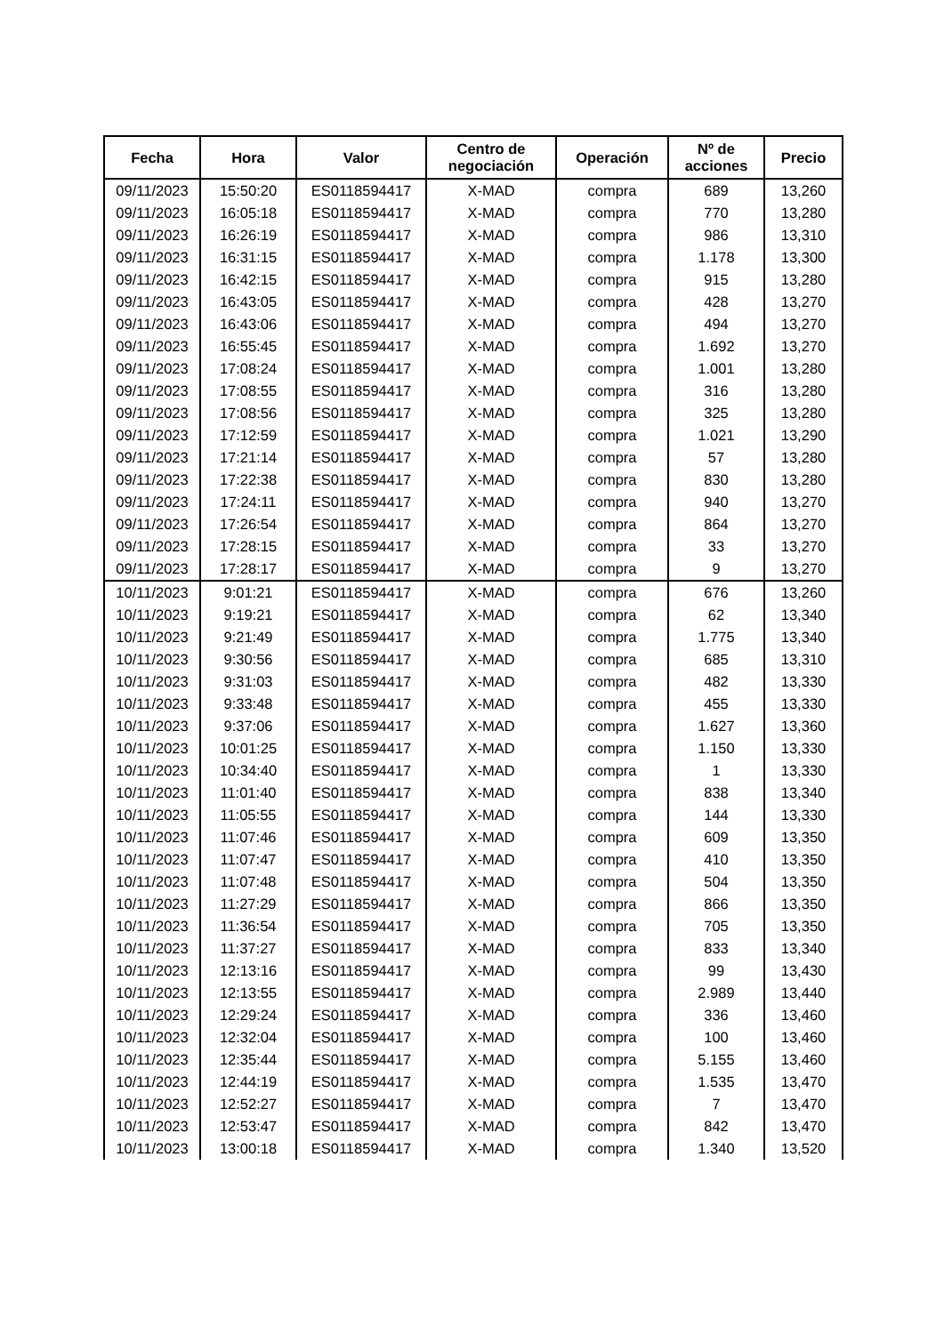| Fecha | Hora | Valor | Centro de negociación | Operación | Nº de acciones | Precio |
| --- | --- | --- | --- | --- | --- | --- |
| 09/11/2023 | 15:50:20 | ES0118594417 | X-MAD | compra | 689 | 13,260 |
| 09/11/2023 | 16:05:18 | ES0118594417 | X-MAD | compra | 770 | 13,280 |
| 09/11/2023 | 16:26:19 | ES0118594417 | X-MAD | compra | 986 | 13,310 |
| 09/11/2023 | 16:31:15 | ES0118594417 | X-MAD | compra | 1.178 | 13,300 |
| 09/11/2023 | 16:42:15 | ES0118594417 | X-MAD | compra | 915 | 13,280 |
| 09/11/2023 | 16:43:05 | ES0118594417 | X-MAD | compra | 428 | 13,270 |
| 09/11/2023 | 16:43:06 | ES0118594417 | X-MAD | compra | 494 | 13,270 |
| 09/11/2023 | 16:55:45 | ES0118594417 | X-MAD | compra | 1.692 | 13,270 |
| 09/11/2023 | 17:08:24 | ES0118594417 | X-MAD | compra | 1.001 | 13,280 |
| 09/11/2023 | 17:08:55 | ES0118594417 | X-MAD | compra | 316 | 13,280 |
| 09/11/2023 | 17:08:56 | ES0118594417 | X-MAD | compra | 325 | 13,280 |
| 09/11/2023 | 17:12:59 | ES0118594417 | X-MAD | compra | 1.021 | 13,290 |
| 09/11/2023 | 17:21:14 | ES0118594417 | X-MAD | compra | 57 | 13,280 |
| 09/11/2023 | 17:22:38 | ES0118594417 | X-MAD | compra | 830 | 13,280 |
| 09/11/2023 | 17:24:11 | ES0118594417 | X-MAD | compra | 940 | 13,270 |
| 09/11/2023 | 17:26:54 | ES0118594417 | X-MAD | compra | 864 | 13,270 |
| 09/11/2023 | 17:28:15 | ES0118594417 | X-MAD | compra | 33 | 13,270 |
| 09/11/2023 | 17:28:17 | ES0118594417 | X-MAD | compra | 9 | 13,270 |
| 10/11/2023 | 9:01:21 | ES0118594417 | X-MAD | compra | 676 | 13,260 |
| 10/11/2023 | 9:19:21 | ES0118594417 | X-MAD | compra | 62 | 13,340 |
| 10/11/2023 | 9:21:49 | ES0118594417 | X-MAD | compra | 1.775 | 13,340 |
| 10/11/2023 | 9:30:56 | ES0118594417 | X-MAD | compra | 685 | 13,310 |
| 10/11/2023 | 9:31:03 | ES0118594417 | X-MAD | compra | 482 | 13,330 |
| 10/11/2023 | 9:33:48 | ES0118594417 | X-MAD | compra | 455 | 13,330 |
| 10/11/2023 | 9:37:06 | ES0118594417 | X-MAD | compra | 1.627 | 13,360 |
| 10/11/2023 | 10:01:25 | ES0118594417 | X-MAD | compra | 1.150 | 13,330 |
| 10/11/2023 | 10:34:40 | ES0118594417 | X-MAD | compra | 1 | 13,330 |
| 10/11/2023 | 11:01:40 | ES0118594417 | X-MAD | compra | 838 | 13,340 |
| 10/11/2023 | 11:05:55 | ES0118594417 | X-MAD | compra | 144 | 13,330 |
| 10/11/2023 | 11:07:46 | ES0118594417 | X-MAD | compra | 609 | 13,350 |
| 10/11/2023 | 11:07:47 | ES0118594417 | X-MAD | compra | 410 | 13,350 |
| 10/11/2023 | 11:07:48 | ES0118594417 | X-MAD | compra | 504 | 13,350 |
| 10/11/2023 | 11:27:29 | ES0118594417 | X-MAD | compra | 866 | 13,350 |
| 10/11/2023 | 11:36:54 | ES0118594417 | X-MAD | compra | 705 | 13,350 |
| 10/11/2023 | 11:37:27 | ES0118594417 | X-MAD | compra | 833 | 13,340 |
| 10/11/2023 | 12:13:16 | ES0118594417 | X-MAD | compra | 99 | 13,430 |
| 10/11/2023 | 12:13:55 | ES0118594417 | X-MAD | compra | 2.989 | 13,440 |
| 10/11/2023 | 12:29:24 | ES0118594417 | X-MAD | compra | 336 | 13,460 |
| 10/11/2023 | 12:32:04 | ES0118594417 | X-MAD | compra | 100 | 13,460 |
| 10/11/2023 | 12:35:44 | ES0118594417 | X-MAD | compra | 5.155 | 13,460 |
| 10/11/2023 | 12:44:19 | ES0118594417 | X-MAD | compra | 1.535 | 13,470 |
| 10/11/2023 | 12:52:27 | ES0118594417 | X-MAD | compra | 7 | 13,470 |
| 10/11/2023 | 12:53:47 | ES0118594417 | X-MAD | compra | 842 | 13,470 |
| 10/11/2023 | 13:00:18 | ES0118594417 | X-MAD | compra | 1.340 | 13,520 |